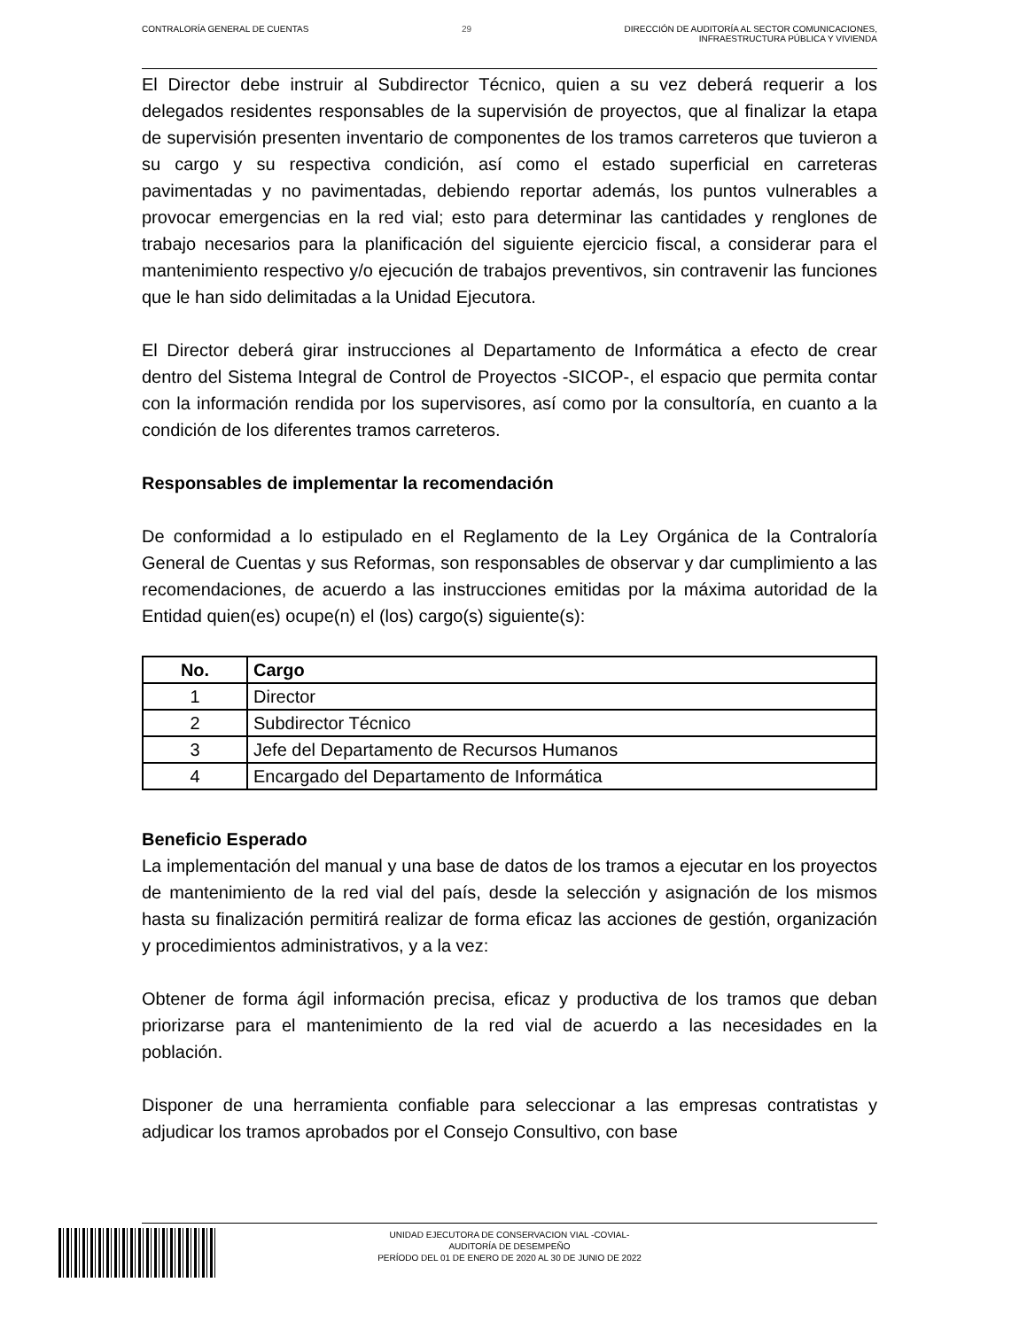CONTRALORÍA GENERAL DE CUENTAS 29 DIRECCIÓN DE AUDITORÍA AL SECTOR COMUNICACIONES,
INFRAESTRUCTURA PÚBLICA Y VIVIENDA
El Director debe instruir al Subdirector Técnico, quien a su vez deberá requerir a los delegados residentes responsables de la supervisión de proyectos, que al finalizar la etapa de supervisión presenten inventario de componentes de los tramos carreteros que tuvieron a su cargo y su respectiva condición, así como el estado superficial en carreteras pavimentadas y no pavimentadas, debiendo reportar además, los puntos vulnerables a provocar emergencias en la red vial; esto para determinar las cantidades y renglones de trabajo necesarios para la planificación del siguiente ejercicio fiscal, a considerar para el mantenimiento respectivo y/o ejecución de trabajos preventivos, sin contravenir las funciones que le han sido delimitadas a la Unidad Ejecutora.
El Director deberá girar instrucciones al Departamento de Informática a efecto de crear dentro del Sistema Integral de Control de Proyectos -SICOP-, el espacio que permita contar con la información rendida por los supervisores, así como por la consultoría, en cuanto a la condición de los diferentes tramos carreteros.
Responsables de implementar la recomendación
De conformidad a lo estipulado en el Reglamento de la Ley Orgánica de la Contraloría General de Cuentas y sus Reformas, son responsables de observar y dar cumplimiento a las recomendaciones, de acuerdo a las instrucciones emitidas por la máxima autoridad de la Entidad quien(es) ocupe(n) el (los) cargo(s) siguiente(s):
| No. | Cargo |
| --- | --- |
| 1 | Director |
| 2 | Subdirector Técnico |
| 3 | Jefe del Departamento de Recursos Humanos |
| 4 | Encargado del Departamento de Informática |
Beneficio Esperado
La implementación del manual y una base de datos de los tramos a ejecutar en los proyectos de mantenimiento de la red vial del país, desde la selección y asignación de los mismos hasta su finalización permitirá realizar de forma eficaz las acciones de gestión, organización y procedimientos administrativos, y a la vez:
Obtener de forma ágil información precisa, eficaz y productiva de los tramos que deban priorizarse para el mantenimiento de la red vial de acuerdo a las necesidades en la población.
Disponer de una herramienta confiable para seleccionar a las empresas contratistas y adjudicar los tramos aprobados por el Consejo Consultivo, con base
UNIDAD EJECUTORA DE CONSERVACION VIAL -COVIAL-
AUDITORÍA DE DESEMPEÑO
PERÍODO DEL 01 DE ENERO DE 2020 AL 30 DE JUNIO DE 2022